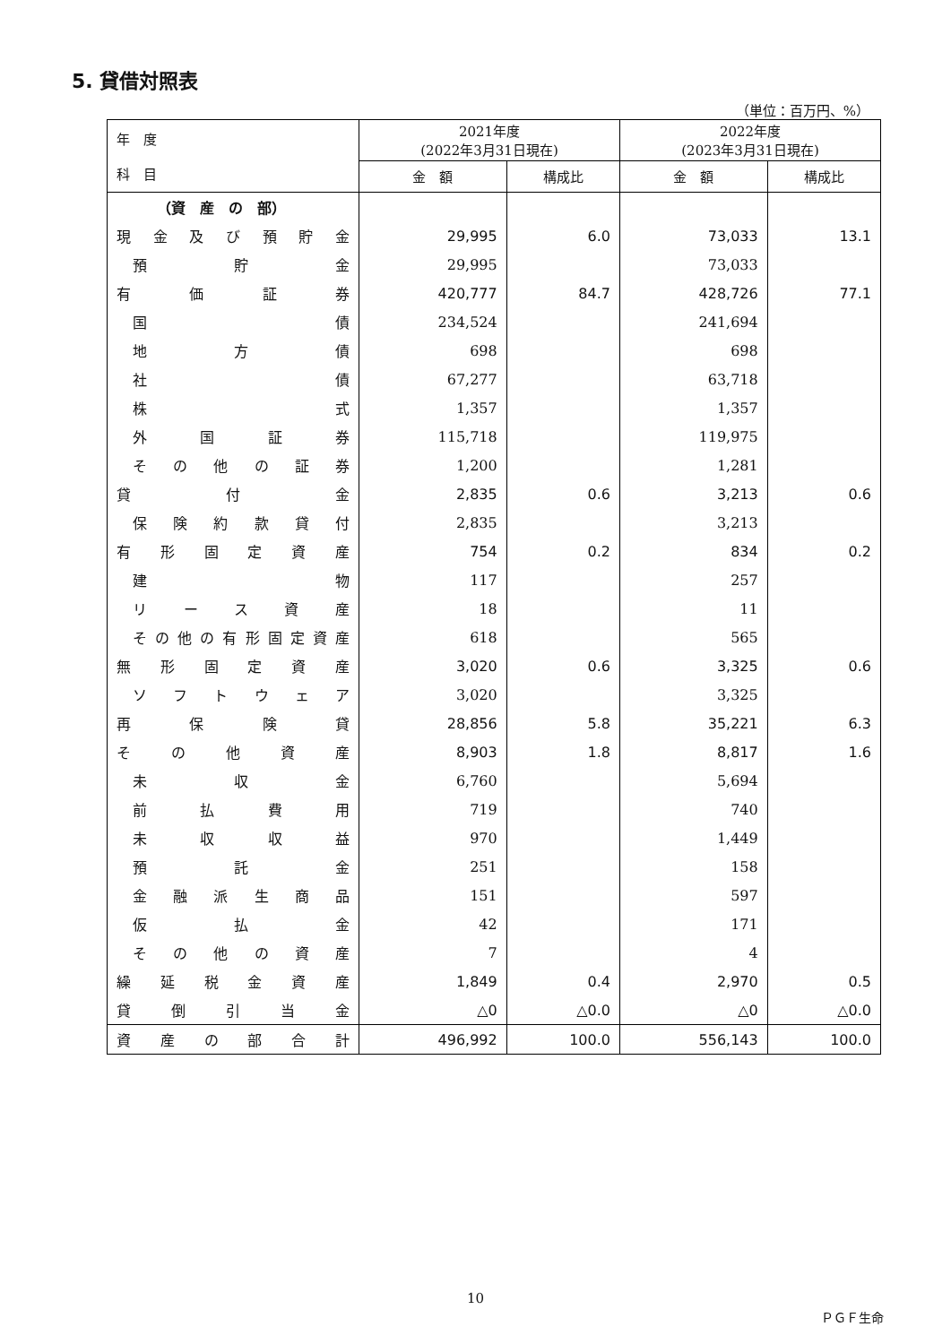5. 貸借対照表
（単位：百万円、%）
| 年 度 科 目 | 2021年度 (2022年3月31日現在) | | 2022年度 (2023年3月31日現在) | |
| --- | --- | --- | --- | --- |
| | 金 額 | 構成比 | 金 額 | 構成比 |
| （資 産 の 部） | | | | |
| 現金及び預貯金 | 29,995 | 6.0 | 73,033 | 13.1 |
| 預貯金 | 29,995 | | 73,033 | |
| 有価証券 | 420,777 | 84.7 | 428,726 | 77.1 |
| 国債 | 234,524 | | 241,694 | |
| 地方債 | 698 | | 698 | |
| 社債 | 67,277 | | 63,718 | |
| 株式 | 1,357 | | 1,357 | |
| 外国証券 | 115,718 | | 119,975 | |
| その他の証券 | 1,200 | | 1,281 | |
| 貸付金 | 2,835 | 0.6 | 3,213 | 0.6 |
| 保険約款貸付 | 2,835 | | 3,213 | |
| 有形固定資産 | 754 | 0.2 | 834 | 0.2 |
| 建物 | 117 | | 257 | |
| リース資産 | 18 | | 11 | |
| その他の有形固定資産 | 618 | | 565 | |
| 無形固定資産 | 3,020 | 0.6 | 3,325 | 0.6 |
| ソフトウェア | 3,020 | | 3,325 | |
| 再保険貸 | 28,856 | 5.8 | 35,221 | 6.3 |
| その他資産 | 8,903 | 1.8 | 8,817 | 1.6 |
| 未収金 | 6,760 | | 5,694 | |
| 前払費用 | 719 | | 740 | |
| 未収収益 | 970 | | 1,449 | |
| 預託金 | 251 | | 158 | |
| 金融派生商品 | 151 | | 597 | |
| 仮払金 | 42 | | 171 | |
| その他の資産 | 7 | | 4 | |
| 繰延税金資産 | 1,849 | 0.4 | 2,970 | 0.5 |
| 貸倒引当金 | △0 | △0.0 | △0 | △0.0 |
| 資産の部合計 | 496,992 | 100.0 | 556,143 | 100.0 |
10
ＰＧＦ生命